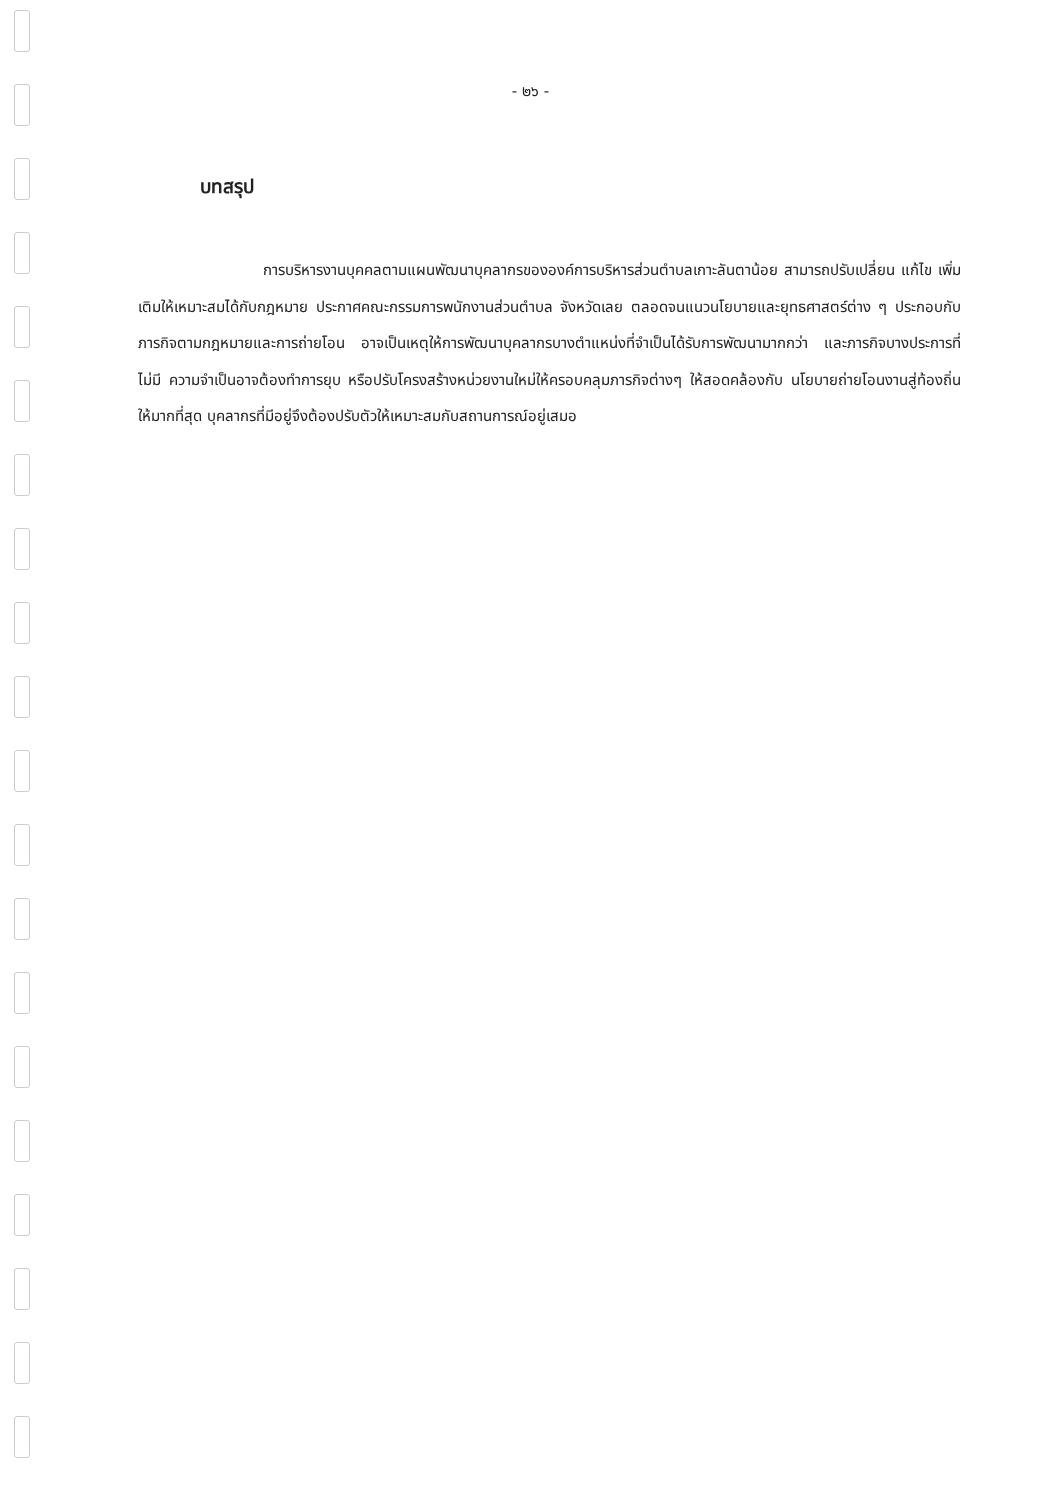- ๒๖ -
บทสรุป
การบริหารงานบุคคลตามแผนพัฒนาบุคลากรขององค์การบริหารส่วนตำบลเกาะลันตาน้อย สามารถปรับเปลี่ยน แก้ไข เพิ่มเติมให้เหมาะสมได้กับกฎหมาย ประกาศคณะกรรมการพนักงานส่วนตำบล จังหวัดเลย ตลอดจนแนวนโยบายและยุทธศาสตร์ต่าง ๆ ประกอบกับภารกิจตามกฎหมายและการถ่ายโอน อาจเป็นเหตุให้การพัฒนาบุคลากรบางตำแหน่งที่จำเป็นได้รับการพัฒนามากกว่า และภารกิจบางประการที่ไม่มี ความจำเป็นอาจต้องทำการยุบ หรือปรับโครงสร้างหน่วยงานใหม่ให้ครอบคลุมภารกิจต่างๆ ให้สอดคล้องกับ นโยบายถ่ายโอนงานสู่ท้องถิ่นให้มากที่สุด บุคลากรที่มีอยู่จึงต้องปรับตัวให้เหมาะสมกับสถานการณ์อยู่เสมอ